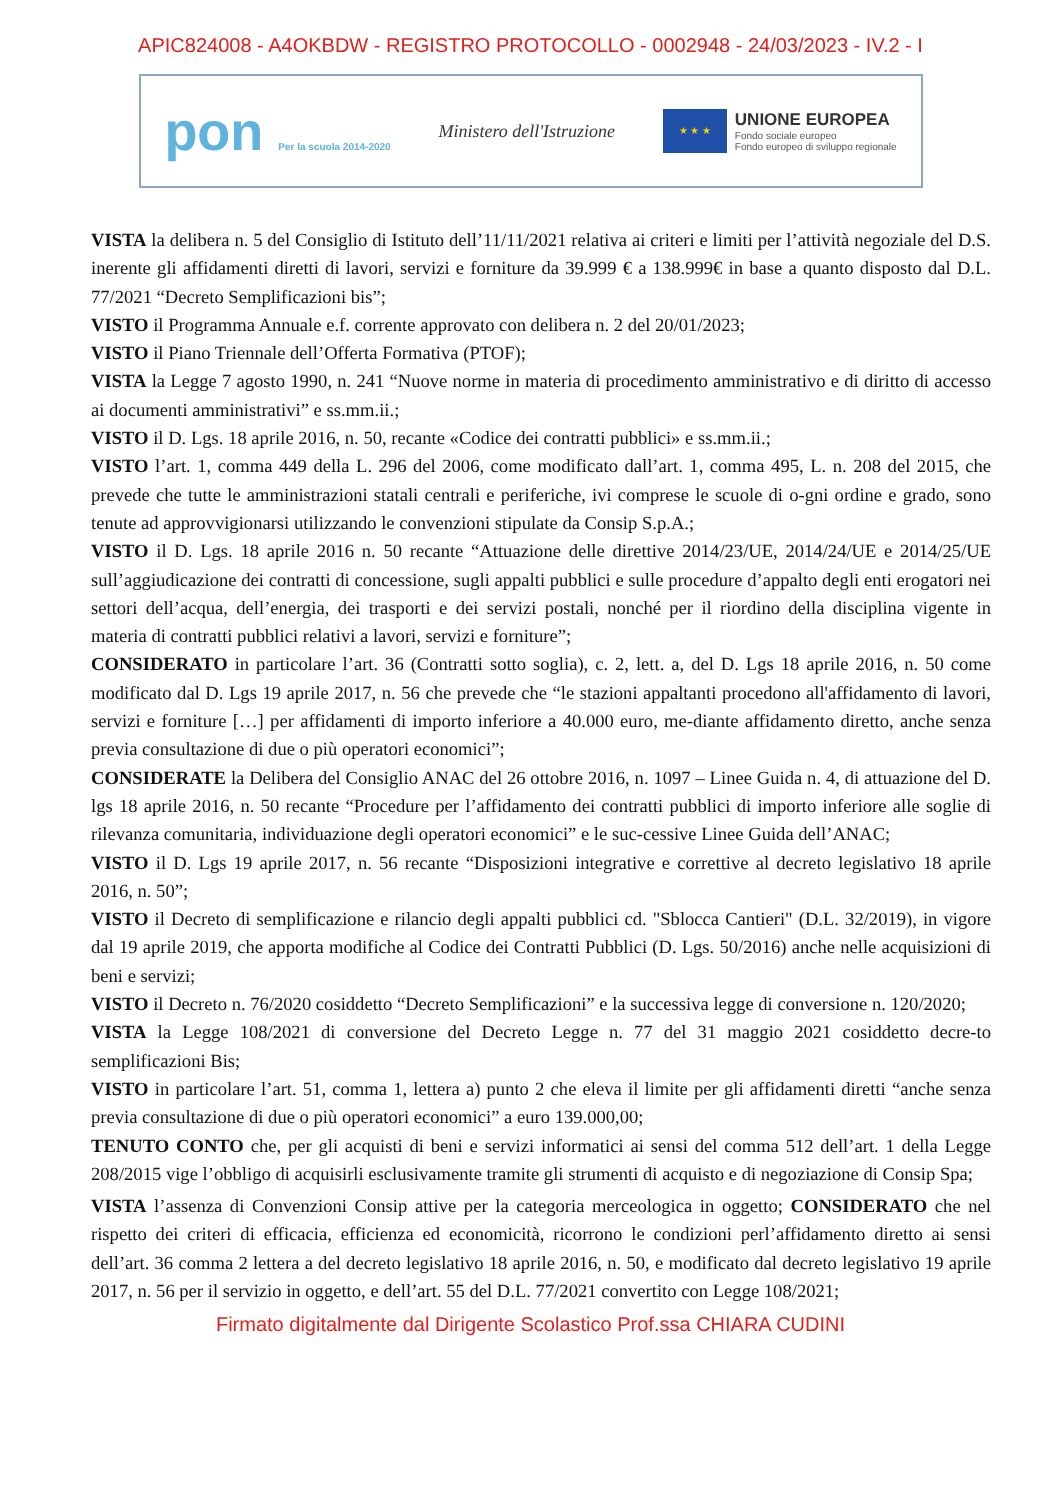APIC824008 - A4OKBDW - REGISTRO PROTOCOLLO - 0002948 - 24/03/2023 - IV.2 - I
pon Per la scuola 2014-2020
Ministero dell'Istruzione
★ ★ ★
UNIONE EUROPEA
Fondo sociale europeo
Fondo europeo di sviluppo regionale
VISTA la delibera n. 5 del Consiglio di Istituto dell’11/11/2021 relativa ai criteri e limiti per l’attività negoziale del D.S. inerente gli affidamenti diretti di lavori, servizi e forniture da 39.999 € a 138.999€ in base a quanto disposto dal D.L. 77/2021 “Decreto Semplificazioni bis”;
VISTO il Programma Annuale e.f. corrente approvato con delibera n. 2 del 20/01/2023;
VISTO il Piano Triennale dell’Offerta Formativa (PTOF);
VISTA la Legge 7 agosto 1990, n. 241 “Nuove norme in materia di procedimento amministrativo e di diritto di accesso ai documenti amministrativi” e ss.mm.ii.;
VISTO il D. Lgs. 18 aprile 2016, n. 50, recante «Codice dei contratti pubblici» e ss.mm.ii.;
VISTO l’art. 1, comma 449 della L. 296 del 2006, come modificato dall’art. 1, comma 495, L. n. 208 del 2015, che prevede che tutte le amministrazioni statali centrali e periferiche, ivi comprese le scuole di o-gni ordine e grado, sono tenute ad approvvigionarsi utilizzando le convenzioni stipulate da Consip S.p.A.;
VISTO il D. Lgs. 18 aprile 2016 n. 50 recante “Attuazione delle direttive 2014/23/UE, 2014/24/UE e 2014/25/UE sull’aggiudicazione dei contratti di concessione, sugli appalti pubblici e sulle procedure d’appalto degli enti erogatori nei settori dell’acqua, dell’energia, dei trasporti e dei servizi postali, nonché per il riordino della disciplina vigente in materia di contratti pubblici relativi a lavori, servizi e forniture”;
CONSIDERATO in particolare l’art. 36 (Contratti sotto soglia), c. 2, lett. a, del D. Lgs 18 aprile 2016, n. 50 come modificato dal D. Lgs 19 aprile 2017, n. 56 che prevede che “le stazioni appaltanti procedono all'affidamento di lavori, servizi e forniture […] per affidamenti di importo inferiore a 40.000 euro, me-diante affidamento diretto, anche senza previa consultazione di due o più operatori economici”;
CONSIDERATE la Delibera del Consiglio ANAC del 26 ottobre 2016, n. 1097 – Linee Guida n. 4, di attuazione del D. lgs 18 aprile 2016, n. 50 recante “Procedure per l’affidamento dei contratti pubblici di importo inferiore alle soglie di rilevanza comunitaria, individuazione degli operatori economici” e le suc-cessive Linee Guida dell’ANAC;
VISTO il D. Lgs 19 aprile 2017, n. 56 recante “Disposizioni integrative e correttive al decreto legislativo 18 aprile 2016, n. 50”;
VISTO il Decreto di semplificazione e rilancio degli appalti pubblici cd. "Sblocca Cantieri" (D.L. 32/2019), in vigore dal 19 aprile 2019, che apporta modifiche al Codice dei Contratti Pubblici (D. Lgs. 50/2016) anche nelle acquisizioni di beni e servizi;
VISTO il Decreto n. 76/2020 cosiddetto “Decreto Semplificazioni” e la successiva legge di conversione n. 120/2020;
VISTA la Legge 108/2021 di conversione del Decreto Legge n. 77 del 31 maggio 2021 cosiddetto decre-to semplificazioni Bis;
VISTO in particolare l’art. 51, comma 1, lettera a) punto 2 che eleva il limite per gli affidamenti diretti “anche senza previa consultazione di due o più operatori economici” a euro 139.000,00;
TENUTO CONTO che, per gli acquisti di beni e servizi informatici ai sensi del comma 512 dell’art. 1 della Legge 208/2015 vige l’obbligo di acquisirli esclusivamente tramite gli strumenti di acquisto e di negoziazione di Consip Spa;
VISTA l’assenza di Convenzioni Consip attive per la categoria merceologica in oggetto; CONSIDERATO che nel rispetto dei criteri di efficacia, efficienza ed economicità, ricorrono le condizioni perl’affidamento diretto ai sensi dell’art. 36 comma 2 lettera a del decreto legislativo 18 aprile 2016, n. 50, e modificato dal decreto legislativo 19 aprile 2017, n. 56 per il servizio in oggetto, e dell’art. 55 del D.L. 77/2021 convertito con Legge 108/2021;
Firmato digitalmente dal Dirigente Scolastico Prof.ssa CHIARA CUDINI